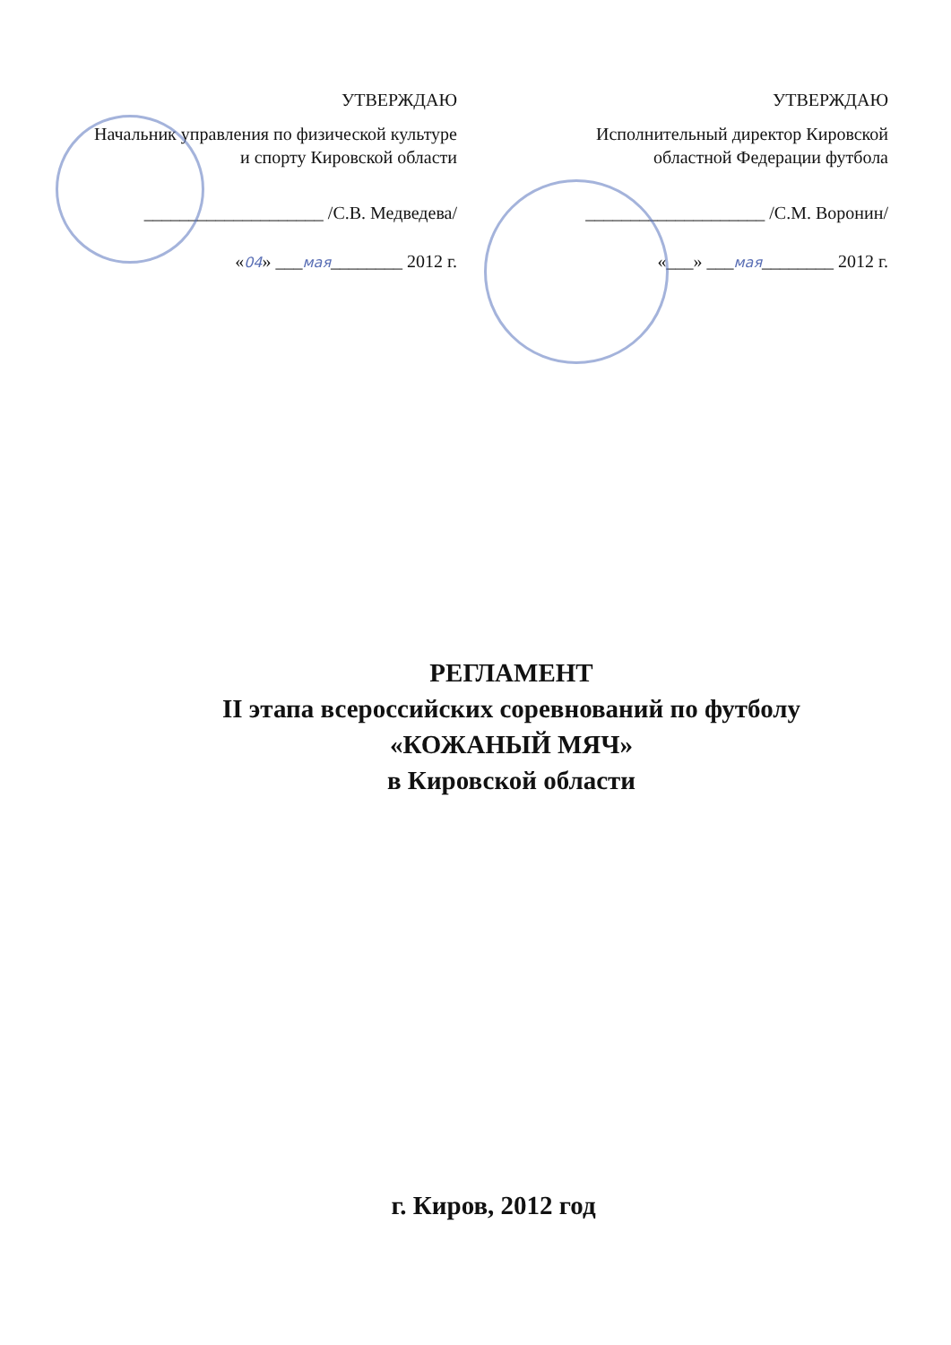УТВЕРЖДАЮ
Начальник управления по физической культуре и спорту Кировской области
____________________ /С.В. Медведева/
«04» ___мая________ 2012 г.
УТВЕРЖДАЮ
Исполнительный директор Кировской областной Федерации футбола
____________________ /С.М. Воронин/
«___» ___мая________ 2012 г.
РЕГЛАМЕНТ
II этапа всероссийских соревнований по футболу
«КОЖАНЫЙ МЯЧ»
в Кировской области
г. Киров, 2012 год